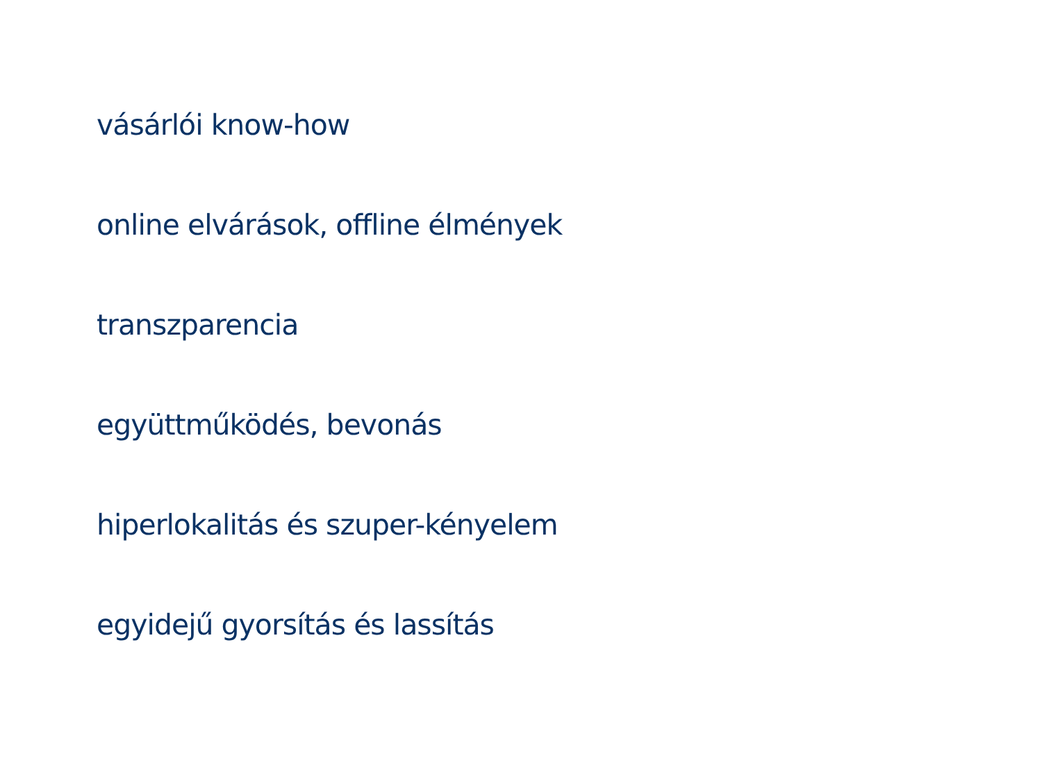vásárlói know-how
online elvárások, offline élmények
transzparencia
együttműködés, bevonás
hiperlokalitás és szuper-kényelem
egyidejű gyorsítás és lassítás